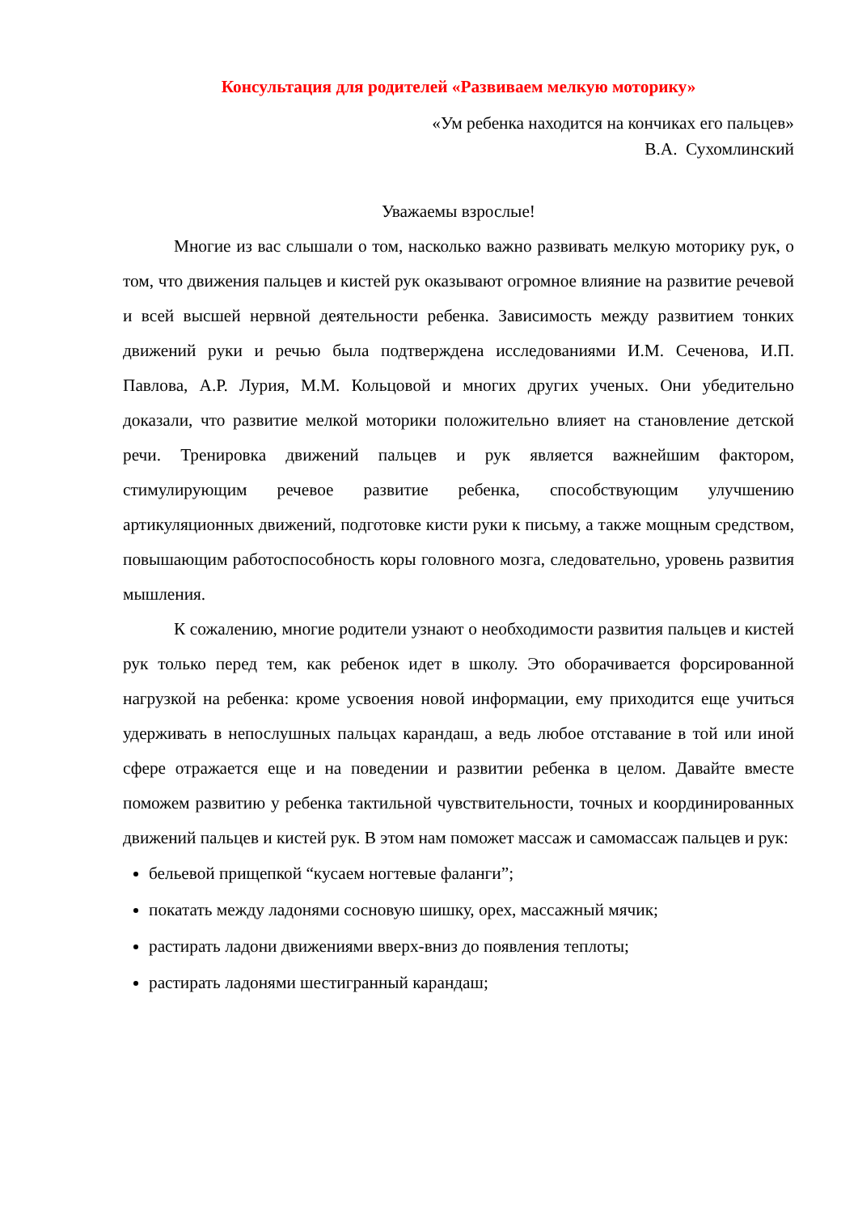Консультация для родителей «Развиваем мелкую моторику»
«Ум ребенка находится на кончиках его пальцев»
В.А. Сухомлинский
Уважаемы взрослые!
Многие из вас слышали о том, насколько важно развивать мелкую моторику рук, о том, что движения пальцев и кистей рук оказывают огромное влияние на развитие речевой и всей высшей нервной деятельности ребенка. Зависимость между развитием тонких движений руки и речью была подтверждена исследованиями И.М. Сеченова, И.П. Павлова, А.Р. Лурия, М.М. Кольцовой и многих других ученых. Они убедительно доказали, что развитие мелкой моторики положительно влияет на становление детской речи. Тренировка движений пальцев и рук является важнейшим фактором, стимулирующим речевое развитие ребенка, способствующим улучшению артикуляционных движений, подготовке кисти руки к письму, а также мощным средством, повышающим работоспособность коры головного мозга, следовательно, уровень развития мышления.
К сожалению, многие родители узнают о необходимости развития пальцев и кистей рук только перед тем, как ребенок идет в школу. Это оборачивается форсированной нагрузкой на ребенка: кроме усвоения новой информации, ему приходится еще учиться удерживать в непослушных пальцах карандаш, а ведь любое отставание в той или иной сфере отражается еще и на поведении и развитии ребенка в целом. Давайте вместе поможем развитию у ребенка тактильной чувствительности, точных и координированных движений пальцев и кистей рук. В этом нам поможет массаж и самомассаж пальцев и рук:
бельевой прищепкой “кусаем ногтевые фаланги”;
покатать между ладонями сосновую шишку, орех, массажный мячик;
растирать ладони движениями вверх-вниз до появления теплоты;
растирать ладонями шестигранный карандаш;